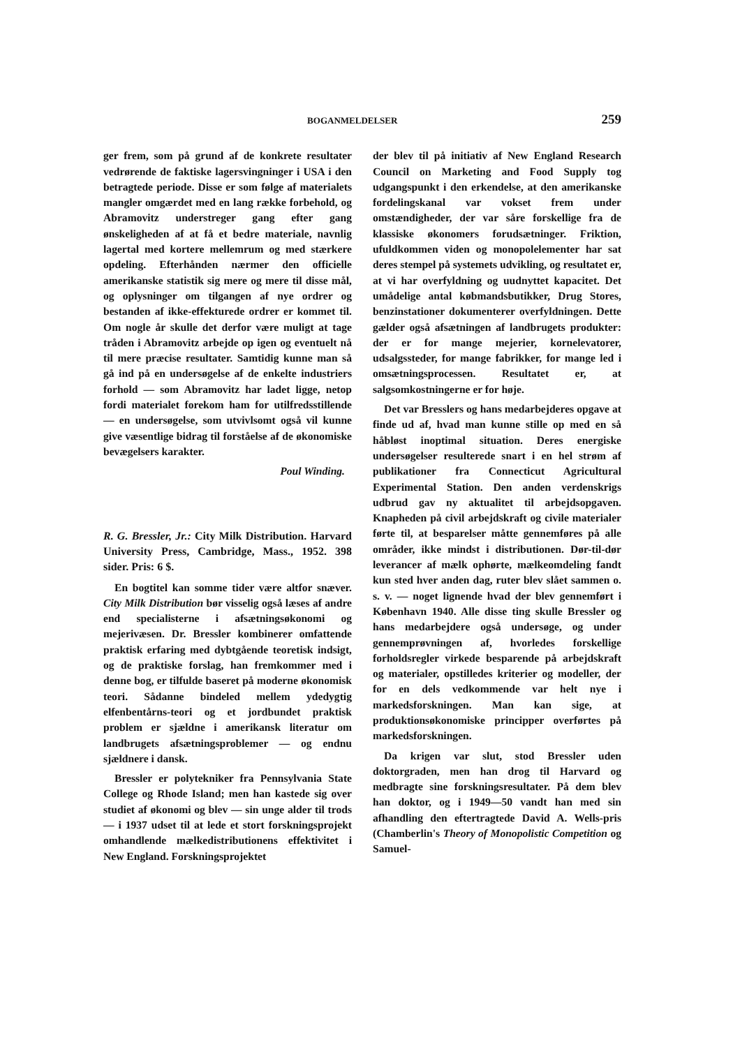BOGANMELDELSER 259
ger frem, som på grund af de konkrete resultater vedrørende de faktiske lagersvingninger i USA i den betragtede periode. Disse er som følge af materialets mangler omgærdet med en lang række forbehold, og Abramovitz understreger gang efter gang ønskeligheden af at få et bedre materiale, navnlig lagertal med kortere mellemrum og med stærkere opdeling. Efterhånden nærmer den officielle amerikanske statistik sig mere og mere til disse mål, og oplysninger om tilgangen af nye ordrer og bestanden af ikke-effekturede ordrer er kommet til. Om nogle år skulle det derfor være muligt at tage tråden i Abramovitz arbejde op igen og eventuelt nå til mere præcise resultater. Samtidig kunne man så gå ind på en undersøgelse af de enkelte industriers forhold — som Abramovitz har ladet ligge, netop fordi materialet forekom ham for utilfredsstillende — en undersøgelse, som utvivlsomt også vil kunne give væsentlige bidrag til forståelse af de økonomiske bevægelsers karakter.
Poul Winding.
R. G. Bressler, Jr.: City Milk Distribution. Harvard University Press, Cambridge, Mass., 1952. 398 sider. Pris: 6 $.
En bogtitel kan somme tider være altfor snæver. City Milk Distribution bør visselig også læses af andre end specialisterne i afsætningsøkonomi og mejerivæsen. Dr. Bressler kombinerer omfattende praktisk erfaring med dybtgående teoretisk indsigt, og de praktiske forslag, han fremkommer med i denne bog, er tilfulde baseret på moderne økonomisk teori. Sådanne bindeled mellem ydedygtig elfenbentårns-teori og et jordbundet praktisk problem er sjældne i amerikansk literatur om landbrugets afsætningsproblemer — og endnu sjældnere i dansk.
Bressler er polytekniker fra Pennsylvania State College og Rhode Island; men han kastede sig over studiet af økonomi og blev — sin unge alder til trods — i 1937 udset til at lede et stort forskningsprojekt omhandlende mælkedistributionens effektivitet i New England. Forskningsprojektet
der blev til på initiativ af New England Research Council on Marketing and Food Supply tog udgangspunkt i den erkendelse, at den amerikanske fordelingskanal var vokset frem under omstændigheder, der var såre forskellige fra de klassiske økonomers forudsætninger. Friktion, ufuldkommen viden og monopolelementer har sat deres stempel på systemets udvikling, og resultatet er, at vi har overfyldning og uudnyttet kapacitet. Det umådelige antal købmandsbutikker, Drug Stores, benzinstationer dokumenterer overfyldningen. Dette gælder også afsætningen af landbrugets produkter: der er for mange mejerier, kornelevatorer, udsalgssteder, for mange fabrikker, for mange led i omsætningsprocessen. Resultatet er, at salgsomkostningerne er for høje.
Det var Bresslers og hans medarbejderes opgave at finde ud af, hvad man kunne stille op med en så håbløst inoptimal situation. Deres energiske undersøgelser resulterede snart i en hel strøm af publikationer fra Connecticut Agricultural Experimental Station. Den anden verdenskrigs udbrud gav ny aktualitet til arbejdsopgaven. Knapheden på civil arbejdskraft og civile materialer førte til, at besparelser måtte gennemføres på alle områder, ikke mindst i distributionen. Dør-til-dør leverancer af mælk ophørte, mælkeomdeling fandt kun sted hver anden dag, ruter blev slået sammen o. s. v. — noget lignende hvad der blev gennemført i København 1940. Alle disse ting skulle Bressler og hans medarbejdere også undersøge, og under gennemprøvningen af, hvorledes forskellige forholdsregler virkede besparende på arbejdskraft og materialer, opstilledes kriterier og modeller, der for en dels vedkommende var helt nye i markedsforskningen. Man kan sige, at produktionsøkonomiske principper overførtes på markedsforskningen.
Da krigen var slut, stod Bressler uden doktorgraden, men han drog til Harvard og medbragte sine forskningsresultater. På dem blev han doktor, og i 1949—50 vandt han med sin afhandling den eftertragtede David A. Wells-pris (Chamberlin's Theory of Monopolistic Competition og Samuel-